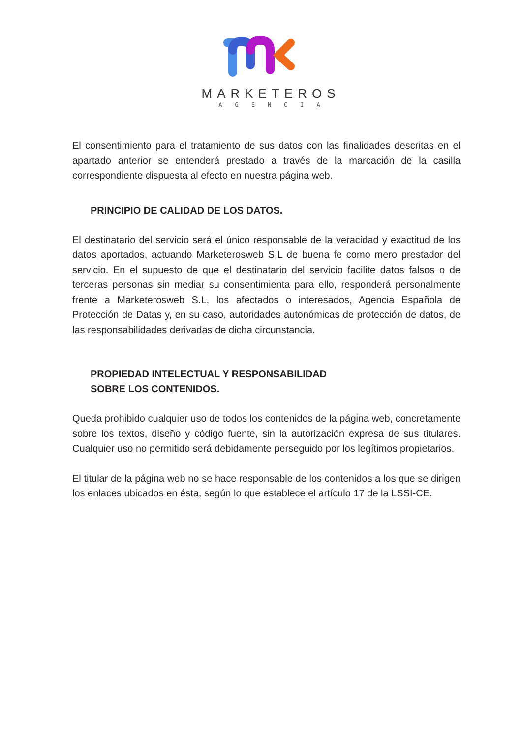MARKETEROS
AGENCIA
El consentimiento para el tratamiento de sus datos con las finalidades descritas en el apartado anterior se entenderá prestado a través de la marcación de la casilla correspondiente dispuesta al efecto en nuestra página web.
PRINCIPIO DE CALIDAD DE LOS DATOS.
El destinatario del servicio será el único responsable de la veracidad y exactitud de los datos aportados, actuando Marketerosweb S.L de buena fe como mero prestador del servicio. En el supuesto de que el destinatario del servicio facilite datos falsos o de terceras personas sin mediar su consentimienta para ello, responderá personalmente frente a Marketerosweb S.L, los afectados o interesados, Agencia Española de Protección de Datas y, en su caso, autoridades autonómicas de protección de datos, de las responsabilidades derivadas de dicha circunstancia.
PROPIEDAD INTELECTUAL Y RESPONSABILIDAD
SOBRE LOS CONTENIDOS.
Queda prohibido cualquier uso de todos los contenidos de la página web, concretamente sobre los textos, diseño y código fuente, sin la autorización expresa de sus titulares. Cualquier uso no permitido será debidamente perseguido por los legítimos propietarios.
El titular de la página web no se hace responsable de los contenidos a los que se dirigen los enlaces ubicados en ésta, según lo que establece el artículo 17 de la LSSI-CE.